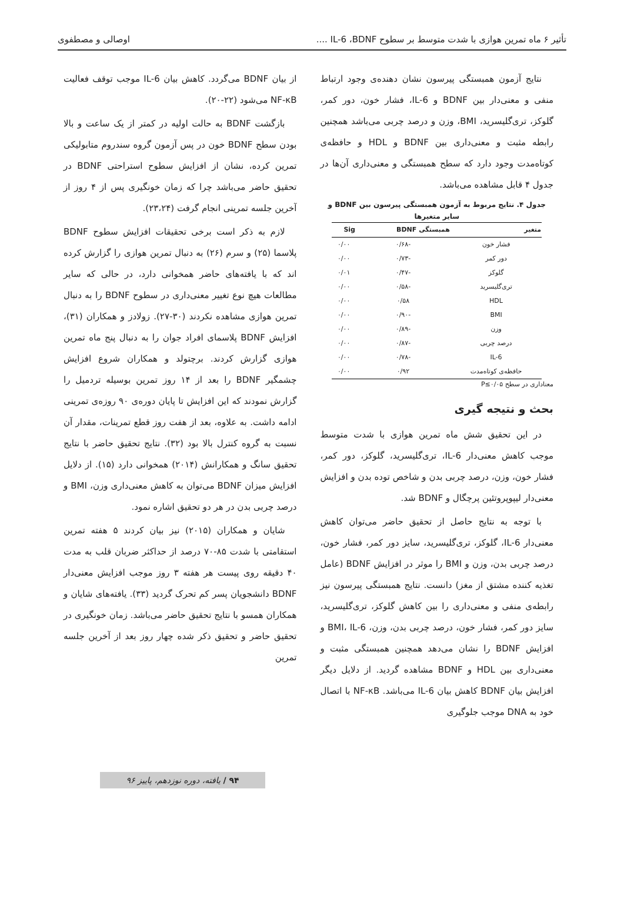تأثیر ۶ ماه تمرین هوازی با شدت متوسط بر سطوح IL-6 ،BDNF .... اوصالی و مصطفوی
نتایج آزمون همبستگی پیرسون نشان دهنده‌ی وجود ارتباط منفی و معنی‌دار بین BDNF و IL-6، فشار خون، دور کمر، گلوکز، تری‌گلیسرید، BMI، وزن و درصد چربی می‌باشد همچنین رابطه مثبت و معنی‌داری بین BDNF و HDL و حافظه‌ی کوتاه‌مدت وجود دارد که سطح همبستگی و معنی‌داری آن‌ها در جدول ۴ قابل مشاهده می‌باشد.
جدول ۴. نتایج مربوط به آزمون همبستگی پیرسون بین BDNF و سایر متغیرها
| متغیر | همبستگی BDNF | Sig |
| --- | --- | --- |
| فشار خون | -۰/۶۸ | ۰/۰۰ |
| دور کمر | -۰/۷۳ | ۰/۰۰ |
| گلوکز | -۰/۴۷ | ۰/۰۱ |
| تری‌گلیسرید | -۰/۵۸ | ۰/۰۰ |
| HDL | ۰/۵۸ | ۰/۰۰ |
| BMI | -۰/۹۰ | ۰/۰۰ |
| وزن | -۰/۸۹ | ۰/۰۰ |
| درصد چربی | -۰/۸۷ | ۰/۰۰ |
| IL-6 | -۰/۷۸ | ۰/۰۰ |
| حافظه‌ی کوتاه‌مدت | ۰/۹۲ | ۰/۰۰ |
معناداری در سطح P≤۰/۰۵
بحث و نتیجه گیری
در این تحقیق شش ماه تمرین هوازی با شدت متوسط موجب کاهش معنی‌دار IL-6، تری‌گلیسرید، گلوکز، دور کمر، فشار خون، وزن، درصد چربی بدن و شاخص توده بدن و افزایش معنی‌دار لیپوپروتئین پرچگال و BDNF شد.
با توجه به نتایج حاصل از تحقیق حاضر می‌توان کاهش معنی‌دار IL-6، گلوکز، تری‌گلیسرید، سایز دور کمر، فشار خون، درصد چربی بدن، وزن و BMI را موثر در افزایش BDNF (عامل تغذیه کننده مشتق از مغز) دانست. نتایج همبستگی پیرسون نیز رابطه‌ی منفی و معنی‌داری را بین کاهش گلوکز، تری‌گلیسرید، سایز دور کمر، فشار خون، درصد چربی بدن، وزن، BMI، IL-6 و افزایش BDNF را نشان می‌دهد همچنین همبستگی مثبت و معنی‌داری بین HDL و BDNF مشاهده گردید. از دلایل دیگر افزایش بیان BDNF کاهش بیان IL-6 می‌باشد. NF-κB با اتصال خود به DNA موجب جلوگیری
از بیان BDNF می‌گردد. کاهش بیان IL-6 موجب توقف فعالیت NF-κB می‌شود (۲۲-۲۰).
بازگشت BDNF به حالت اولیه در کمتر از یک ساعت و بالا بودن سطح BDNF خون در پس آزمون گروه سندروم متابولیکی تمرین کرده، نشان از افزایش سطوح استراحتی BDNF در تحقیق حاضر می‌باشد چرا که زمان خونگیری پس از ۴ روز از آخرین جلسه تمرینی انجام گرفت (۲۳،۲۴).
لازم به ذکر است برخی تحقیقات افزایش سطوح BDNF پلاسما (۲۵) و سرم (۲۶) به دنبال تمرین هوازی را گزارش کرده اند که با یافته‌های حاضر همخوانی دارد، در حالی که سایر مطالعات هیچ نوع تغییر معنی‌داری در سطوح BDNF را به دنبال تمرین هوازی مشاهده نکردند (۳۰-۲۷). زولادز و همکاران (۳۱)، افزایش BDNF پلاسمای افراد جوان را به دنبال پنج ماه تمرین هوازی گزارش کردند. برچتولد و همکاران شروع افزایش چشمگیر BDNF را بعد از ۱۴ روز تمرین بوسیله تردمیل را گزارش نمودند که این افزایش تا پایان دوره‌ی ۹۰ روزه‌ی تمرینی ادامه داشت. به علاوه، بعد از هفت روز قطع تمرینات، مقدار آن نسبت به گروه کنترل بالا بود (۳۲). نتایج تحقیق حاضر با نتایج تحقیق سانگ و همکارانش (۲۰۱۴) همخوانی دارد (۱۵). از دلایل افزایش میزان BDNF می‌توان به کاهش معنی‌داری وزن، BMI و درصد چربی بدن در هر دو تحقیق اشاره نمود.
شایان و همکاران (۲۰۱۵) نیز بیان کردند ۵ هفته تمرین استقامتی با شدت ۸۵-۷۰ درصد از حداکثر ضربان قلب به مدت ۴۰ دقیقه روی پیست هر هفته ۳ روز موجب افزایش معنی‌دار BDNF دانشجویان پسر کم تحرک گردید (۳۳). یافته‌های شایان و همکاران همسو با نتایج تحقیق حاضر می‌باشد. زمان خونگیری در تحقیق حاضر و تحقیق ذکر شده چهار روز بعد از آخرین جلسه تمرین
۹۴ / یافته، دوره نوزدهم، پاییز ۹۶